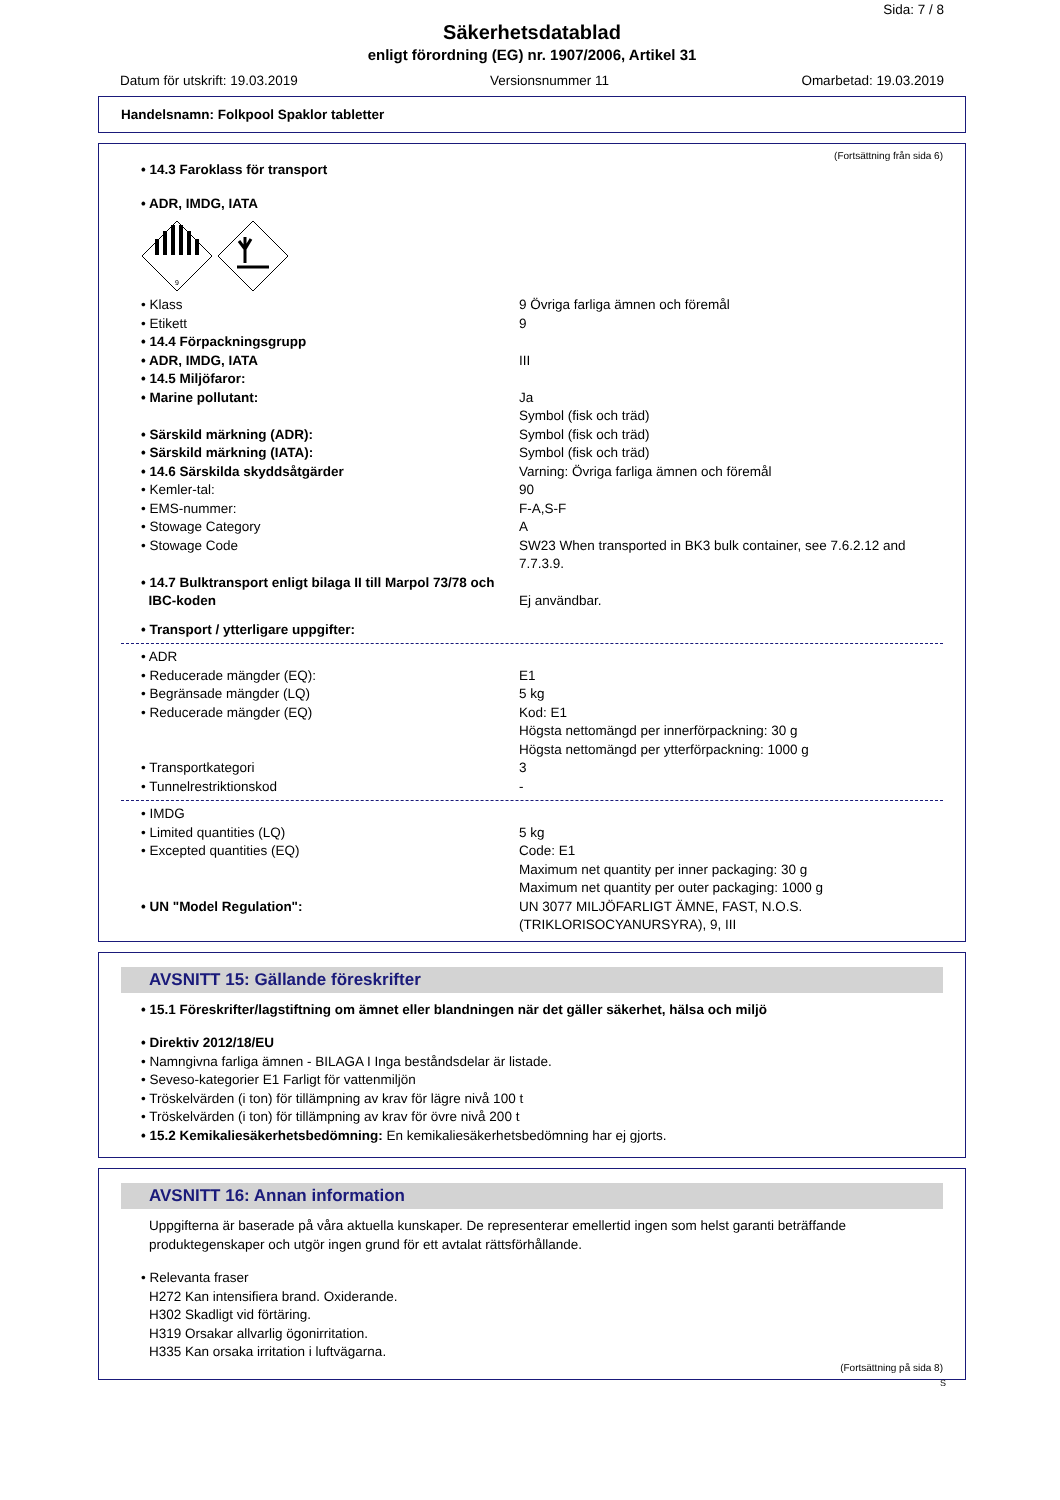Sida: 7 / 8
Säkerhetsdatablad
enligt förordning (EG) nr. 1907/2006, Artikel 31
Datum för utskrift: 19.03.2019 Versionsnummer 11 Omarbetad: 19.03.2019
Handelsnamn: Folkpool Spaklor tabletter
(Fortsättning från sida 6)
• 14.3 Faroklass för transport
• ADR, IMDG, IATA
9
| • Klass | 9 Övriga farliga ämnen och föremål |
| • Etikett | 9 |
| • 14.4 Förpackningsgrupp | |
| • ADR, IMDG, IATA | III |
| • 14.5 Miljöfaror: | |
| • Marine pollutant: | Ja Symbol (fisk och träd) |
| • Särskild märkning (ADR): | Symbol (fisk och träd) |
| • Särskild märkning (IATA): | Symbol (fisk och träd) |
| • 14.6 Särskilda skyddsåtgärder | Varning: Övriga farliga ämnen och föremål |
| • Kemler-tal: | 90 |
| • EMS-nummer: | F-A,S-F |
| • Stowage Category | A |
| • Stowage Code | SW23 When transported in BK3 bulk container, see 7.6.2.12 and 7.7.3.9. |
| • 14.7 Bulktransport enligt bilaga II till Marpol 73/78 och | |
| IBC-koden | Ej användbar. |
| • Transport / ytterligare uppgifter: | |
| • ADR | |
| • Reducerade mängder (EQ): | E1 |
| • Begränsade mängder (LQ) | 5 kg |
| • Reducerade mängder (EQ) | Kod: E1 Högsta nettomängd per innerförpackning: 30 g Högsta nettomängd per ytterförpackning: 1000 g |
| • Transportkategori | 3 |
| • Tunnelrestriktionskod | - |
| • IMDG | |
| • Limited quantities (LQ) | 5 kg |
| • Excepted quantities (EQ) | Code: E1 Maximum net quantity per inner packaging: 30 g Maximum net quantity per outer packaging: 1000 g |
| • UN "Model Regulation": | UN 3077 MILJÖFARLIGT ÄMNE, FAST, N.O.S. (TRIKLORISOCYANURSYRA), 9, III |
AVSNITT 15: Gällande föreskrifter
• 15.1 Föreskrifter/lagstiftning om ämnet eller blandningen när det gäller säkerhet, hälsa och miljö
• Direktiv 2012/18/EU
• Namngivna farliga ämnen - BILAGA I Inga beståndsdelar är listade.
• Seveso-kategorier E1 Farligt för vattenmiljön
• Tröskelvärden (i ton) för tillämpning av krav för lägre nivå 100 t
• Tröskelvärden (i ton) för tillämpning av krav för övre nivå 200 t
• 15.2 Kemikaliesäkerhetsbedömning: En kemikaliesäkerhetsbedömning har ej gjorts.
AVSNITT 16: Annan information
Uppgifterna är baserade på våra aktuella kunskaper. De representerar emellertid ingen som helst garanti beträffande produktegenskaper och utgör ingen grund för ett avtalat rättsförhållande.
• Relevanta fraser
H272 Kan intensifiera brand. Oxiderande.
H302 Skadligt vid förtäring.
H319 Orsakar allvarlig ögonirritation.
H335 Kan orsaka irritation i luftvägarna.
(Fortsättning på sida 8)
S